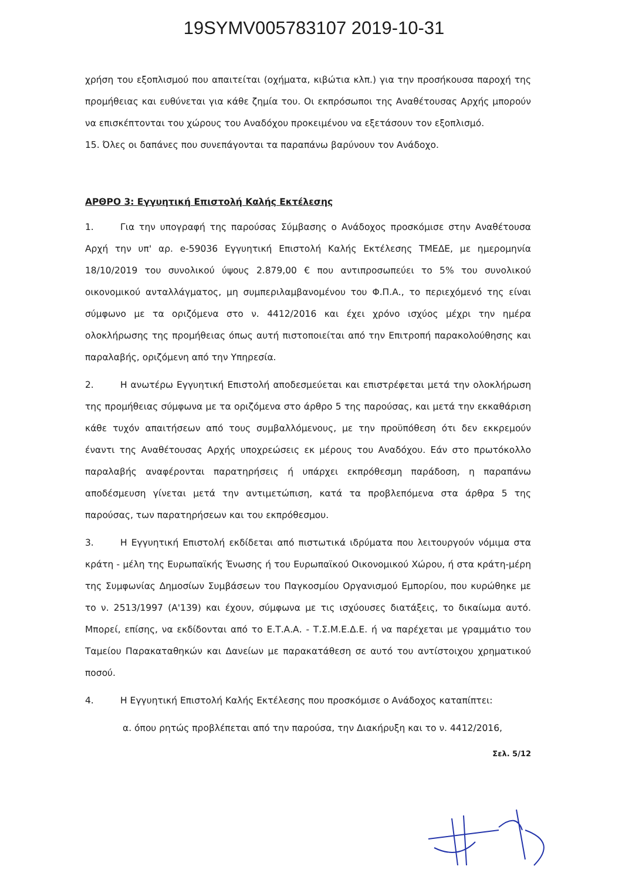19SYMV005783107 2019-10-31
χρήση του εξοπλισμού που απαιτείται (οχήματα, κιβώτια κλπ.) για την προσήκουσα παροχή της προμήθειας και ευθύνεται για κάθε ζημία του. Οι εκπρόσωποι της Αναθέτουσας Αρχής μπορούν να επισκέπτονται του χώρους του Αναδόχου προκειμένου να εξετάσουν τον εξοπλισμό.
15. Όλες οι δαπάνες που συνεπάγονται τα παραπάνω βαρύνουν τον Ανάδοχο.
ΑΡΘΡΟ 3: Εγγυητική Επιστολή Καλής Εκτέλεσης
1. Για την υπογραφή της παρούσας Σύμβασης ο Ανάδοχος προσκόμισε στην Αναθέτουσα Αρχή την υπ' αρ. e-59036 Εγγυητική Επιστολή Καλής Εκτέλεσης ΤΜΕΔΕ, με ημερομηνία 18/10/2019 του συνολικού ύψους 2.879,00 € που αντιπροσωπεύει το 5% του συνολικού οικονομικού ανταλλάγματος, μη συμπεριλαμβανομένου του Φ.Π.Α., το περιεχόμενό της είναι σύμφωνο με τα οριζόμενα στο ν. 4412/2016 και έχει χρόνο ισχύος μέχρι την ημέρα ολοκλήρωσης της προμήθειας όπως αυτή πιστοποιείται από την Επιτροπή παρακολούθησης και παραλαβής, οριζόμενη από την Υπηρεσία.
2. Η ανωτέρω Εγγυητική Επιστολή αποδεσμεύεται και επιστρέφεται μετά την ολοκλήρωση της προμήθειας σύμφωνα με τα οριζόμενα στο άρθρο 5 της παρούσας, και μετά την εκκαθάριση κάθε τυχόν απαιτήσεων από τους συμβαλλόμενους, με την προϋπόθεση ότι δεν εκκρεμούν έναντι της Αναθέτουσας Αρχής υποχρεώσεις εκ μέρους του Αναδόχου. Εάν στο πρωτόκολλο παραλαβής αναφέρονται παρατηρήσεις ή υπάρχει εκπρόθεσμη παράδοση, η παραπάνω αποδέσμευση γίνεται μετά την αντιμετώπιση, κατά τα προβλεπόμενα στα άρθρα 5 της παρούσας, των παρατηρήσεων και του εκπρόθεσμου.
3. Η Εγγυητική Επιστολή εκδίδεται από πιστωτικά ιδρύματα που λειτουργούν νόμιμα στα κράτη - μέλη της Ευρωπαϊκής Ένωσης ή του Ευρωπαϊκού Οικονομικού Χώρου, ή στα κράτη-μέρη της Συμφωνίας Δημοσίων Συμβάσεων του Παγκοσμίου Οργανισμού Εμπορίου, που κυρώθηκε με το ν. 2513/1997 (Α'139) και έχουν, σύμφωνα με τις ισχύουσες διατάξεις, το δικαίωμα αυτό. Μπορεί, επίσης, να εκδίδονται από το Ε.Τ.Α.Α. - Τ.Σ.Μ.Ε.Δ.Ε. ή να παρέχεται με γραμμάτιο του Ταμείου Παρακαταθηκών και Δανείων με παρακατάθεση σε αυτό του αντίστοιχου χρηματικού ποσού.
4. Η Εγγυητική Επιστολή Καλής Εκτέλεσης που προσκόμισε ο Ανάδοχος καταπίπτει:
α. όπου ρητώς προβλέπεται από την παρούσα, την Διακήρυξη και το ν. 4412/2016,
Σελ. 5/12